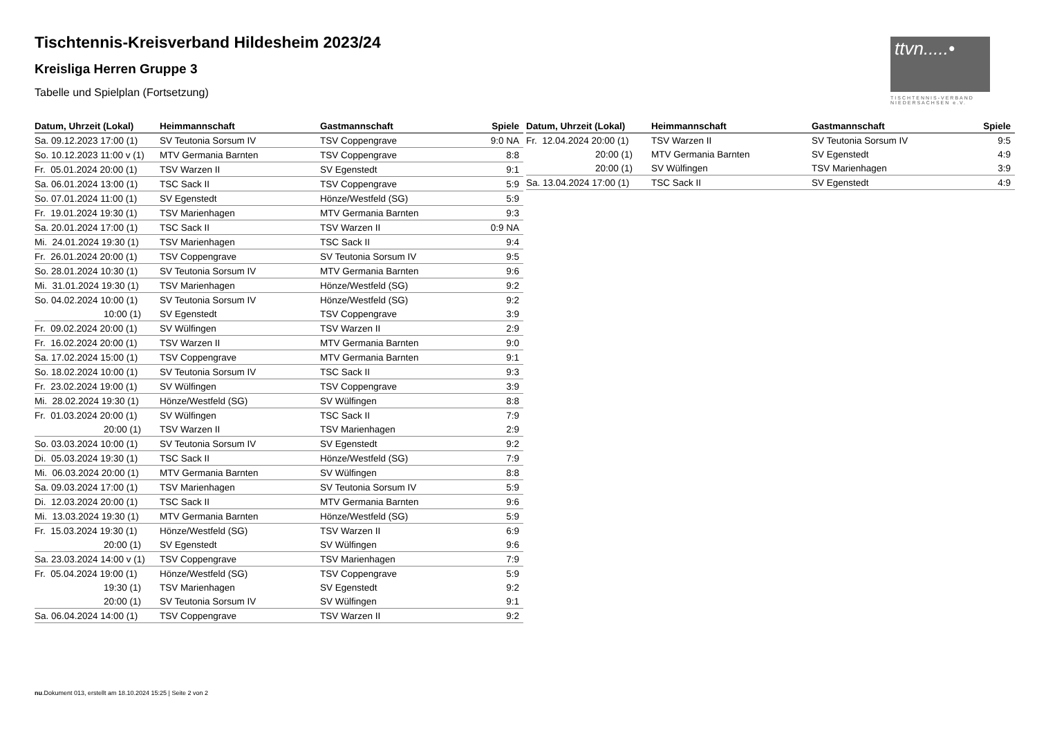ttvn.....•
TISCHTENNIS-VERBAND
NIEDERSACHSEN e.V.
Tischtennis-Kreisverband Hildesheim 2023/24
Kreisliga Herren Gruppe 3
Tabelle und Spielplan (Fortsetzung)
| Datum, Uhrzeit (Lokal) | Heimmannschaft | Gastmannschaft | Spiele |
| --- | --- | --- | --- |
| Sa. 09.12.2023 17:00 (1) | SV Teutonia Sorsum IV | TSV Coppengrave | 9:0 NA |
| So. 10.12.2023 11:00 v (1) | MTV Germania Barnten | TSV Coppengrave | 8:8 |
| Fr. 05.01.2024 20:00 (1) | TSV Warzen II | SV Egenstedt | 9:1 |
| Sa. 06.01.2024 13:00 (1) | TSC Sack II | TSV Coppengrave | 5:9 |
| So. 07.01.2024 11:00 (1) | SV Egenstedt | Hönze/Westfeld (SG) | 5:9 |
| Fr. 19.01.2024 19:30 (1) | TSV Marienhagen | MTV Germania Barnten | 9:3 |
| Sa. 20.01.2024 17:00 (1) | TSC Sack II | TSV Warzen II | 0:9 NA |
| Mi. 24.01.2024 19:30 (1) | TSV Marienhagen | TSC Sack II | 9:4 |
| Fr. 26.01.2024 20:00 (1) | TSV Coppengrave | SV Teutonia Sorsum IV | 9:5 |
| So. 28.01.2024 10:30 (1) | SV Teutonia Sorsum IV | MTV Germania Barnten | 9:6 |
| Mi. 31.01.2024 19:30 (1) | TSV Marienhagen | Hönze/Westfeld (SG) | 9:2 |
| So. 04.02.2024 10:00 (1) | SV Teutonia Sorsum IV | Hönze/Westfeld (SG) | 9:2 |
| 10:00 (1) | SV Egenstedt | TSV Coppengrave | 3:9 |
| Fr. 09.02.2024 20:00 (1) | SV Wülfingen | TSV Warzen II | 2:9 |
| Fr. 16.02.2024 20:00 (1) | TSV Warzen II | MTV Germania Barnten | 9:0 |
| Sa. 17.02.2024 15:00 (1) | TSV Coppengrave | MTV Germania Barnten | 9:1 |
| So. 18.02.2024 10:00 (1) | SV Teutonia Sorsum IV | TSC Sack II | 9:3 |
| Fr. 23.02.2024 19:00 (1) | SV Wülfingen | TSV Coppengrave | 3:9 |
| Mi. 28.02.2024 19:30 (1) | Hönze/Westfeld (SG) | SV Wülfingen | 8:8 |
| Fr. 01.03.2024 20:00 (1) | SV Wülfingen | TSC Sack II | 7:9 |
| 20:00 (1) | TSV Warzen II | TSV Marienhagen | 2:9 |
| So. 03.03.2024 10:00 (1) | SV Teutonia Sorsum IV | SV Egenstedt | 9:2 |
| Di. 05.03.2024 19:30 (1) | TSC Sack II | Hönze/Westfeld (SG) | 7:9 |
| Mi. 06.03.2024 20:00 (1) | MTV Germania Barnten | SV Wülfingen | 8:8 |
| Sa. 09.03.2024 17:00 (1) | TSV Marienhagen | SV Teutonia Sorsum IV | 5:9 |
| Di. 12.03.2024 20:00 (1) | TSC Sack II | MTV Germania Barnten | 9:6 |
| Mi. 13.03.2024 19:30 (1) | MTV Germania Barnten | Hönze/Westfeld (SG) | 5:9 |
| Fr. 15.03.2024 19:30 (1) | Hönze/Westfeld (SG) | TSV Warzen II | 6:9 |
| 20:00 (1) | SV Egenstedt | SV Wülfingen | 9:6 |
| Sa. 23.03.2024 14:00 v (1) | TSV Coppengrave | TSV Marienhagen | 7:9 |
| Fr. 05.04.2024 19:00 (1) | Hönze/Westfeld (SG) | TSV Coppengrave | 5:9 |
| 19:30 (1) | TSV Marienhagen | SV Egenstedt | 9:2 |
| 20:00 (1) | SV Teutonia Sorsum IV | SV Wülfingen | 9:1 |
| Sa. 06.04.2024 14:00 (1) | TSV Coppengrave | TSV Warzen II | 9:2 |
| Datum, Uhrzeit (Lokal) | Heimmannschaft | Gastmannschaft | Spiele |
| --- | --- | --- | --- |
| Fr. 12.04.2024 20:00 (1) | TSV Warzen II | SV Teutonia Sorsum IV | 9:5 |
| 20:00 (1) | MTV Germania Barnten | SV Egenstedt | 4:9 |
| 20:00 (1) | SV Wülfingen | TSV Marienhagen | 3:9 |
| Sa. 13.04.2024 17:00 (1) | TSC Sack II | SV Egenstedt | 4:9 |
nu.Dokument 013, erstellt am 18.10.2024 15:25 | Seite 2 von 2